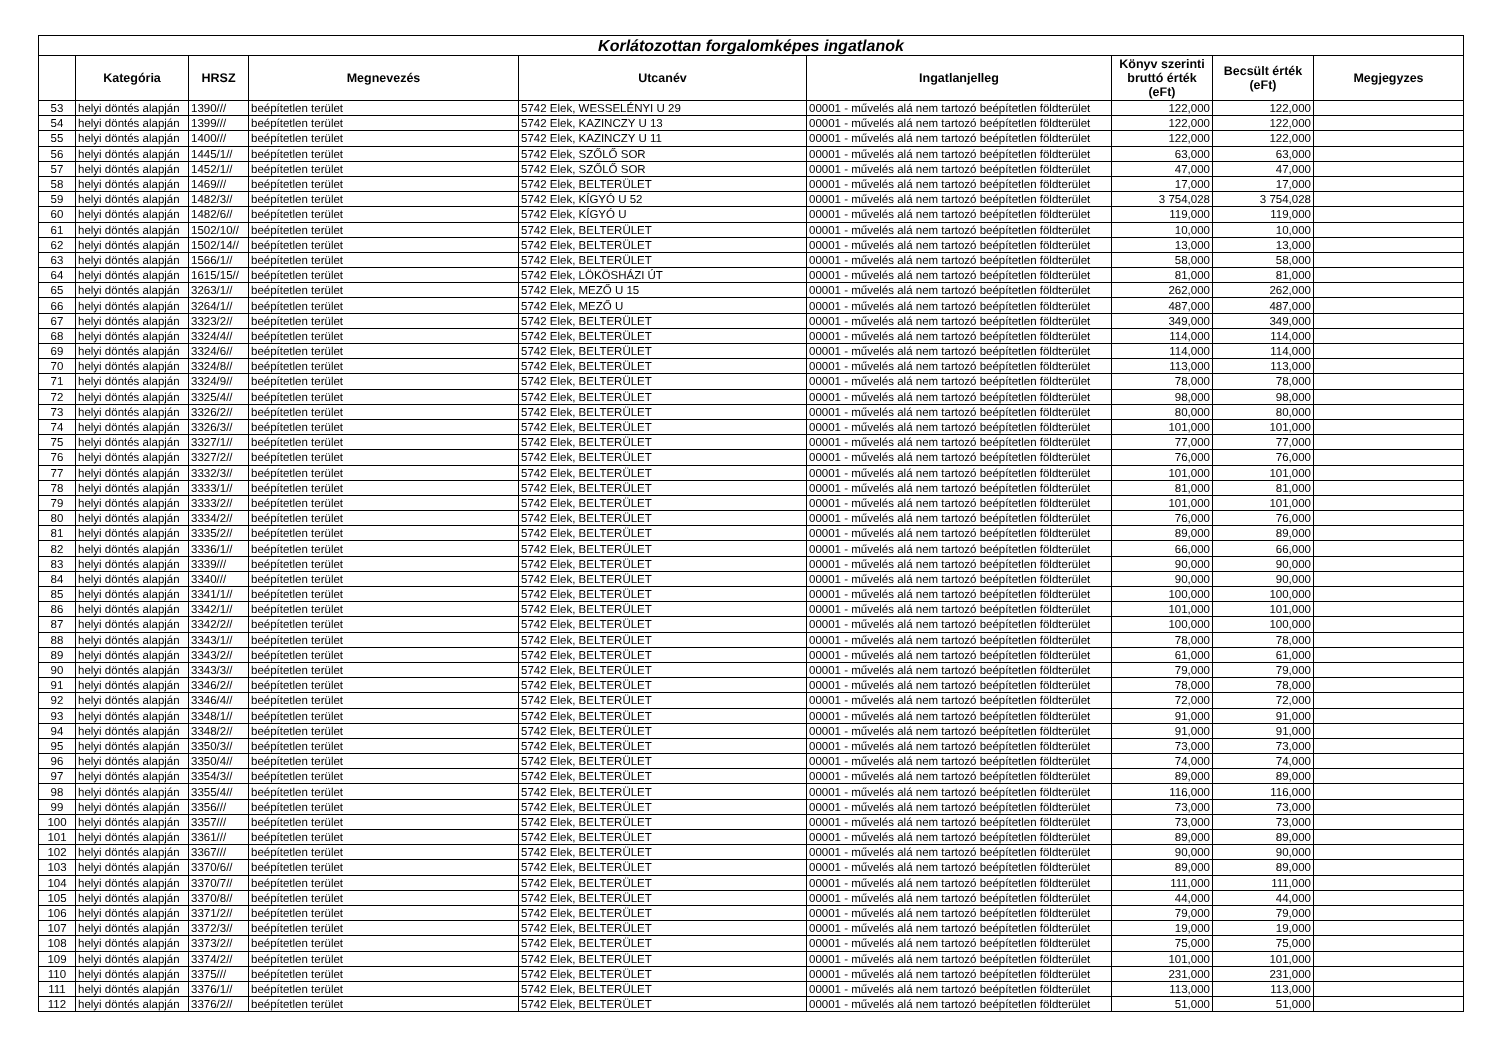| Korlátozottan forgalomképes ingatlanok | | | | | | | | |
| --- | --- | --- | --- | --- | --- | --- | --- | --- |
| | Kategória | HRSZ | Megnevezés | Utcanév | Ingatlanjelleg | Könyv szerinti bruttó érték (eFt) | Becsült érték (eFt) | Megjegyzes |
| 53 | helyi döntés alapján | 1390/// | beépítetlen terület | 5742 Elek, WESSELÉNYI U 29 | 00001 - művelés alá nem tartozó beépítetlen földterület | 122,000 | 122,000 | |
| 54 | helyi döntés alapján | 1399/// | beépítetlen terület | 5742 Elek, KAZINCZY U 13 | 00001 - művelés alá nem tartozó beépítetlen földterület | 122,000 | 122,000 | |
| 55 | helyi döntés alapján | 1400/// | beépítetlen terület | 5742 Elek, KAZINCZY U 11 | 00001 - művelés alá nem tartozó beépítetlen földterület | 122,000 | 122,000 | |
| 56 | helyi döntés alapján | 1445/1// | beépítetlen terület | 5742 Elek, SZŐLŐ SOR | 00001 - művelés alá nem tartozó beépítetlen földterület | 63,000 | 63,000 | |
| 57 | helyi döntés alapján | 1452/1// | beépítetlen terület | 5742 Elek, SZŐLŐ SOR | 00001 - művelés alá nem tartozó beépítetlen földterület | 47,000 | 47,000 | |
| 58 | helyi döntés alapján | 1469/// | beépítetlen terület | 5742 Elek, BELTERÜLET | 00001 - művelés alá nem tartozó beépítetlen földterület | 17,000 | 17,000 | |
| 59 | helyi döntés alapján | 1482/3// | beépítetlen terület | 5742 Elek, KÍGYÓ U 52 | 00001 - művelés alá nem tartozó beépítetlen földterület | 3 754,028 | 3 754,028 | |
| 60 | helyi döntés alapján | 1482/6// | beépítetlen terület | 5742 Elek, KÍGYÓ U | 00001 - művelés alá nem tartozó beépítetlen földterület | 119,000 | 119,000 | |
| 61 | helyi döntés alapján | 1502/10// | beépítetlen terület | 5742 Elek, BELTERÜLET | 00001 - művelés alá nem tartozó beépítetlen földterület | 10,000 | 10,000 | |
| 62 | helyi döntés alapján | 1502/14// | beépítetlen terület | 5742 Elek, BELTERÜLET | 00001 - művelés alá nem tartozó beépítetlen földterület | 13,000 | 13,000 | |
| 63 | helyi döntés alapján | 1566/1// | beépítetlen terület | 5742 Elek, BELTERÜLET | 00001 - művelés alá nem tartozó beépítetlen földterület | 58,000 | 58,000 | |
| 64 | helyi döntés alapján | 1615/15// | beépítetlen terület | 5742 Elek, LÖKÖSHÁZI ÚT | 00001 - művelés alá nem tartozó beépítetlen földterület | 81,000 | 81,000 | |
| 65 | helyi döntés alapján | 3263/1// | beépítetlen terület | 5742 Elek, MEZŐ U 15 | 00001 - művelés alá nem tartozó beépítetlen földterület | 262,000 | 262,000 | |
| 66 | helyi döntés alapján | 3264/1// | beépítetlen terület | 5742 Elek, MEZŐ U | 00001 - művelés alá nem tartozó beépítetlen földterület | 487,000 | 487,000 | |
| 67 | helyi döntés alapján | 3323/2// | beépítetlen terület | 5742 Elek, BELTERÜLET | 00001 - művelés alá nem tartozó beépítetlen földterület | 349,000 | 349,000 | |
| 68 | helyi döntés alapján | 3324/4// | beépítetlen terület | 5742 Elek, BELTERÜLET | 00001 - művelés alá nem tartozó beépítetlen földterület | 114,000 | 114,000 | |
| 69 | helyi döntés alapján | 3324/6// | beépítetlen terület | 5742 Elek, BELTERÜLET | 00001 - művelés alá nem tartozó beépítetlen földterület | 114,000 | 114,000 | |
| 70 | helyi döntés alapján | 3324/8// | beépítetlen terület | 5742 Elek, BELTERÜLET | 00001 - művelés alá nem tartozó beépítetlen földterület | 113,000 | 113,000 | |
| 71 | helyi döntés alapján | 3324/9// | beépítetlen terület | 5742 Elek, BELTERÜLET | 00001 - művelés alá nem tartozó beépítetlen földterület | 78,000 | 78,000 | |
| 72 | helyi döntés alapján | 3325/4// | beépítetlen terület | 5742 Elek, BELTERÜLET | 00001 - művelés alá nem tartozó beépítetlen földterület | 98,000 | 98,000 | |
| 73 | helyi döntés alapján | 3326/2// | beépítetlen terület | 5742 Elek, BELTERÜLET | 00001 - művelés alá nem tartozó beépítetlen földterület | 80,000 | 80,000 | |
| 74 | helyi döntés alapján | 3326/3// | beépítetlen terület | 5742 Elek, BELTERÜLET | 00001 - művelés alá nem tartozó beépítetlen földterület | 101,000 | 101,000 | |
| 75 | helyi döntés alapján | 3327/1// | beépítetlen terület | 5742 Elek, BELTERÜLET | 00001 - művelés alá nem tartozó beépítetlen földterület | 77,000 | 77,000 | |
| 76 | helyi döntés alapján | 3327/2// | beépítetlen terület | 5742 Elek, BELTERÜLET | 00001 - művelés alá nem tartozó beépítetlen földterület | 76,000 | 76,000 | |
| 77 | helyi döntés alapján | 3332/3// | beépítetlen terület | 5742 Elek, BELTERÜLET | 00001 - művelés alá nem tartozó beépítetlen földterület | 101,000 | 101,000 | |
| 78 | helyi döntés alapján | 3333/1// | beépítetlen terület | 5742 Elek, BELTERÜLET | 00001 - művelés alá nem tartozó beépítetlen földterület | 81,000 | 81,000 | |
| 79 | helyi döntés alapján | 3333/2// | beépítetlen terület | 5742 Elek, BELTERÜLET | 00001 - művelés alá nem tartozó beépítetlen földterület | 101,000 | 101,000 | |
| 80 | helyi döntés alapján | 3334/2// | beépítetlen terület | 5742 Elek, BELTERÜLET | 00001 - művelés alá nem tartozó beépítetlen földterület | 76,000 | 76,000 | |
| 81 | helyi döntés alapján | 3335/2// | beépítetlen terület | 5742 Elek, BELTERÜLET | 00001 - művelés alá nem tartozó beépítetlen földterület | 89,000 | 89,000 | |
| 82 | helyi döntés alapján | 3336/1// | beépítetlen terület | 5742 Elek, BELTERÜLET | 00001 - művelés alá nem tartozó beépítetlen földterület | 66,000 | 66,000 | |
| 83 | helyi döntés alapján | 3339/// | beépítetlen terület | 5742 Elek, BELTERÜLET | 00001 - művelés alá nem tartozó beépítetlen földterület | 90,000 | 90,000 | |
| 84 | helyi döntés alapján | 3340/// | beépítetlen terület | 5742 Elek, BELTERÜLET | 00001 - művelés alá nem tartozó beépítetlen földterület | 90,000 | 90,000 | |
| 85 | helyi döntés alapján | 3341/1// | beépítetlen terület | 5742 Elek, BELTERÜLET | 00001 - művelés alá nem tartozó beépítetlen földterület | 100,000 | 100,000 | |
| 86 | helyi döntés alapján | 3342/1// | beépítetlen terület | 5742 Elek, BELTERÜLET | 00001 - művelés alá nem tartozó beépítetlen földterület | 101,000 | 101,000 | |
| 87 | helyi döntés alapján | 3342/2// | beépítetlen terület | 5742 Elek, BELTERÜLET | 00001 - művelés alá nem tartozó beépítetlen földterület | 100,000 | 100,000 | |
| 88 | helyi döntés alapján | 3343/1// | beépítetlen terület | 5742 Elek, BELTERÜLET | 00001 - művelés alá nem tartozó beépítetlen földterület | 78,000 | 78,000 | |
| 89 | helyi döntés alapján | 3343/2// | beépítetlen terület | 5742 Elek, BELTERÜLET | 00001 - művelés alá nem tartozó beépítetlen földterület | 61,000 | 61,000 | |
| 90 | helyi döntés alapján | 3343/3// | beépítetlen terület | 5742 Elek, BELTERÜLET | 00001 - művelés alá nem tartozó beépítetlen földterület | 79,000 | 79,000 | |
| 91 | helyi döntés alapján | 3346/2// | beépítetlen terület | 5742 Elek, BELTERÜLET | 00001 - művelés alá nem tartozó beépítetlen földterület | 78,000 | 78,000 | |
| 92 | helyi döntés alapján | 3346/4// | beépítetlen terület | 5742 Elek, BELTERÜLET | 00001 - művelés alá nem tartozó beépítetlen földterület | 72,000 | 72,000 | |
| 93 | helyi döntés alapján | 3348/1// | beépítetlen terület | 5742 Elek, BELTERÜLET | 00001 - művelés alá nem tartozó beépítetlen földterület | 91,000 | 91,000 | |
| 94 | helyi döntés alapján | 3348/2// | beépítetlen terület | 5742 Elek, BELTERÜLET | 00001 - művelés alá nem tartozó beépítetlen földterület | 91,000 | 91,000 | |
| 95 | helyi döntés alapján | 3350/3// | beépítetlen terület | 5742 Elek, BELTERÜLET | 00001 - művelés alá nem tartozó beépítetlen földterület | 73,000 | 73,000 | |
| 96 | helyi döntés alapján | 3350/4// | beépítetlen terület | 5742 Elek, BELTERÜLET | 00001 - művelés alá nem tartozó beépítetlen földterület | 74,000 | 74,000 | |
| 97 | helyi döntés alapján | 3354/3// | beépítetlen terület | 5742 Elek, BELTERÜLET | 00001 - művelés alá nem tartozó beépítetlen földterület | 89,000 | 89,000 | |
| 98 | helyi döntés alapján | 3355/4// | beépítetlen terület | 5742 Elek, BELTERÜLET | 00001 - művelés alá nem tartozó beépítetlen földterület | 116,000 | 116,000 | |
| 99 | helyi döntés alapján | 3356/// | beépítetlen terület | 5742 Elek, BELTERÜLET | 00001 - művelés alá nem tartozó beépítetlen földterület | 73,000 | 73,000 | |
| 100 | helyi döntés alapján | 3357/// | beépítetlen terület | 5742 Elek, BELTERÜLET | 00001 - művelés alá nem tartozó beépítetlen földterület | 73,000 | 73,000 | |
| 101 | helyi döntés alapján | 3361/// | beépítetlen terület | 5742 Elek, BELTERÜLET | 00001 - művelés alá nem tartozó beépítetlen földterület | 89,000 | 89,000 | |
| 102 | helyi döntés alapján | 3367/// | beépítetlen terület | 5742 Elek, BELTERÜLET | 00001 - művelés alá nem tartozó beépítetlen földterület | 90,000 | 90,000 | |
| 103 | helyi döntés alapján | 3370/6// | beépítetlen terület | 5742 Elek, BELTERÜLET | 00001 - művelés alá nem tartozó beépítetlen földterület | 89,000 | 89,000 | |
| 104 | helyi döntés alapján | 3370/7// | beépítetlen terület | 5742 Elek, BELTERÜLET | 00001 - művelés alá nem tartozó beépítetlen földterület | 111,000 | 111,000 | |
| 105 | helyi döntés alapján | 3370/8// | beépítetlen terület | 5742 Elek, BELTERÜLET | 00001 - művelés alá nem tartozó beépítetlen földterület | 44,000 | 44,000 | |
| 106 | helyi döntés alapján | 3371/2// | beépítetlen terület | 5742 Elek, BELTERÜLET | 00001 - művelés alá nem tartozó beépítetlen földterület | 79,000 | 79,000 | |
| 107 | helyi döntés alapján | 3372/3// | beépítetlen terület | 5742 Elek, BELTERÜLET | 00001 - művelés alá nem tartozó beépítetlen földterület | 19,000 | 19,000 | |
| 108 | helyi döntés alapján | 3373/2// | beépítetlen terület | 5742 Elek, BELTERÜLET | 00001 - művelés alá nem tartozó beépítetlen földterület | 75,000 | 75,000 | |
| 109 | helyi döntés alapján | 3374/2// | beépítetlen terület | 5742 Elek, BELTERÜLET | 00001 - művelés alá nem tartozó beépítetlen földterület | 101,000 | 101,000 | |
| 110 | helyi döntés alapján | 3375/// | beépítetlen terület | 5742 Elek, BELTERÜLET | 00001 - művelés alá nem tartozó beépítetlen földterület | 231,000 | 231,000 | |
| 111 | helyi döntés alapján | 3376/1// | beépítetlen terület | 5742 Elek, BELTERÜLET | 00001 - művelés alá nem tartozó beépítetlen földterület | 113,000 | 113,000 | |
| 112 | helyi döntés alapján | 3376/2// | beépítetlen terület | 5742 Elek, BELTERÜLET | 00001 - művelés alá nem tartozó beépítetlen földterület | 51,000 | 51,000 | |